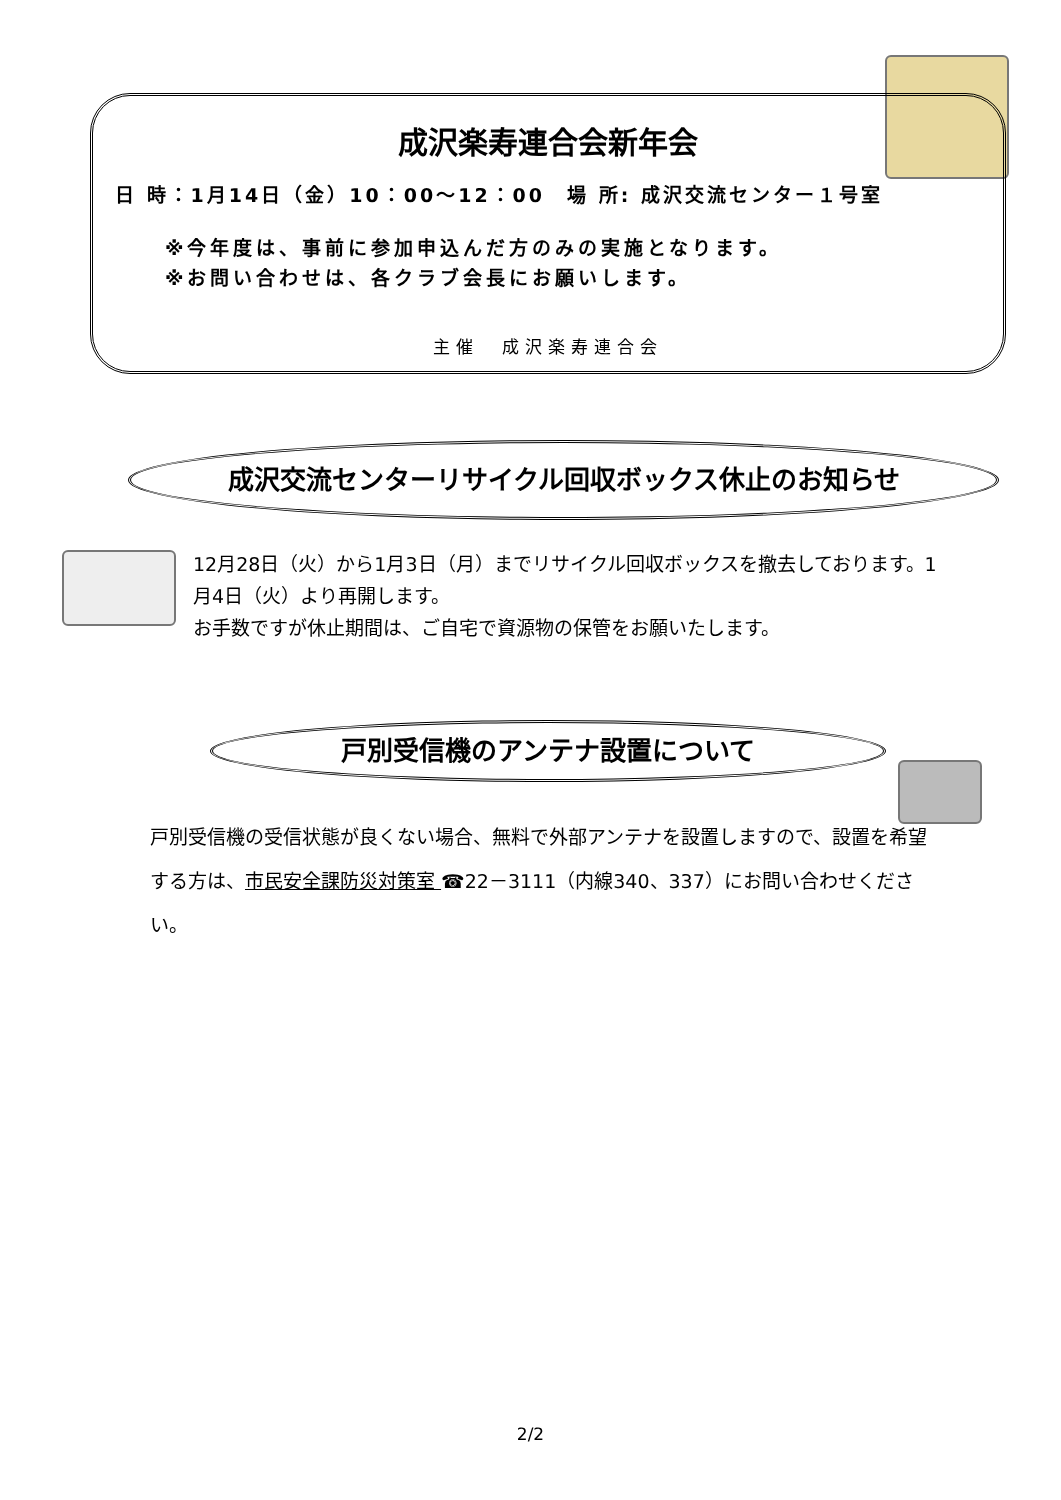成沢楽寿連合会新年会
日 時：1月14日（金）10：00～12：00　場 所: 成沢交流センター１号室
※今年度は、事前に参加申込んだ方のみの実施となります。
※お問い合わせは、各クラブ会長にお願いします。
主催　成沢楽寿連合会
成沢交流センターリサイクル回収ボックス休止のお知らせ
12月28日（火）から1月3日（月）までリサイクル回収ボックスを撤去しております。1月4日（火）より再開します。
お手数ですが休止期間は、ご自宅で資源物の保管をお願いたします。
戸別受信機のアンテナ設置について
戸別受信機の受信状態が良くない場合、無料で外部アンテナを設置しますので、設置を希望する方は、市民安全課防災対策室 ☎22－3111（内線340、337）にお問い合わせください。
2/2